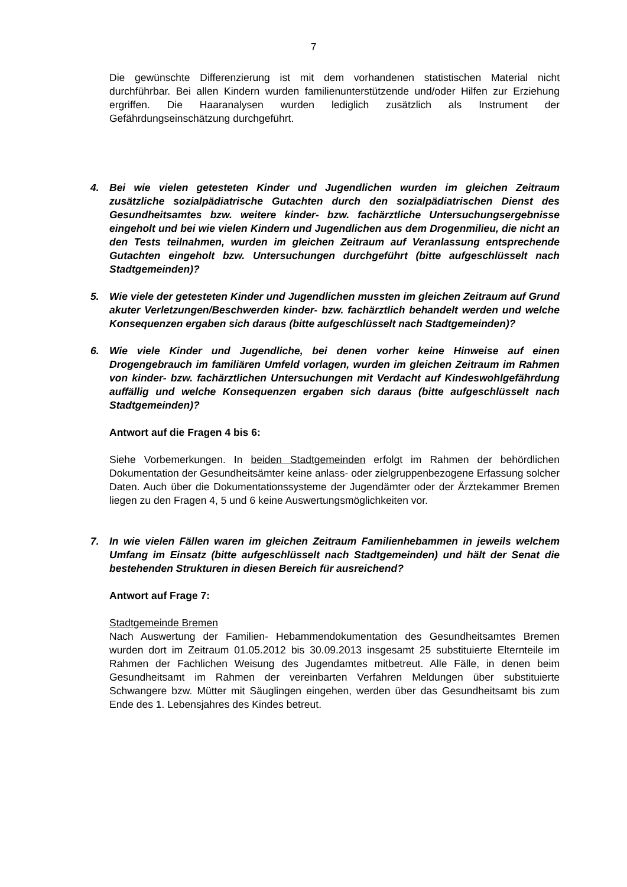7
Die gewünschte Differenzierung ist mit dem vorhandenen statistischen Material nicht durchführbar. Bei allen Kindern wurden familienunterstützende und/oder Hilfen zur Erziehung ergriffen. Die Haaranalysen wurden lediglich zusätzlich als Instrument der Gefährdungseinschätzung durchgeführt.
4. Bei wie vielen getesteten Kinder und Jugendlichen wurden im gleichen Zeitraum zusätzliche sozialpädiatrische Gutachten durch den sozialpädiatrischen Dienst des Gesundheitsamtes bzw. weitere kinder- bzw. fachärztliche Untersuchungs­ergebnisse eingeholt und bei wie vielen Kindern und Jugendlichen aus dem Drogenmilieu, die nicht an den Tests teilnahmen, wurden im gleichen Zeitraum auf Veranlassung entsprechende Gutachten eingeholt bzw. Untersuchungen durchgeführt (bitte aufgeschlüsselt nach Stadtgemeinden)?
5. Wie viele der getesteten Kinder und Jugendlichen mussten im gleichen Zeitraum auf Grund akuter Verletzungen/Beschwerden kinder- bzw. fachärztlich behandelt werden und welche Konsequenzen ergaben sich daraus (bitte aufgeschlüsselt nach Stadtgemeinden)?
6. Wie viele Kinder und Jugendliche, bei denen vorher keine Hinweise auf einen Drogengebrauch im familiären Umfeld vorlagen, wurden im gleichen Zeitraum im Rahmen von kinder- bzw. fachärztlichen Untersuchungen mit Verdacht auf Kindeswohlgefährdung auffällig und welche Konsequenzen ergaben sich daraus (bitte aufgeschlüsselt nach Stadtgemeinden)?
Antwort auf die Fragen 4 bis 6:
Siehe Vorbemerkungen. In beiden Stadtgemeinden erfolgt im Rahmen der behörd­lichen Dokumentation der Gesundheitsämter keine anlass- oder zielgruppenbezogene Erfassung solcher Daten. Auch über die Dokumentationssysteme der Jugendämter oder der Ärztekammer Bremen liegen zu den Fragen 4, 5 und 6 keine Auswertungsmöglichkeiten vor.
7. In wie vielen Fällen waren im gleichen Zeitraum Familienhebammen in jeweils welchem Umfang im Einsatz (bitte aufgeschlüsselt nach Stadtgemeinden) und hält der Senat die bestehenden Strukturen in diesen Bereich für ausreichend?
Antwort auf Frage 7:
Stadtgemeinde Bremen
Nach Auswertung der Familien- Hebammendokumentation des Gesundheitsamtes Bremen wurden dort im Zeitraum 01.05.2012 bis 30.09.2013 insgesamt 25 substituierte Elternteile im Rahmen der Fachlichen Weisung des Jugendamtes mitbetreut. Alle Fälle, in denen beim Gesundheitsamt im Rahmen der vereinbarten Verfahren Meldungen über substituierte Schwangere bzw. Mütter mit Säuglingen eingehen, werden über das Gesundheitsamt bis zum Ende des 1. Lebensjahres des Kindes betreut.